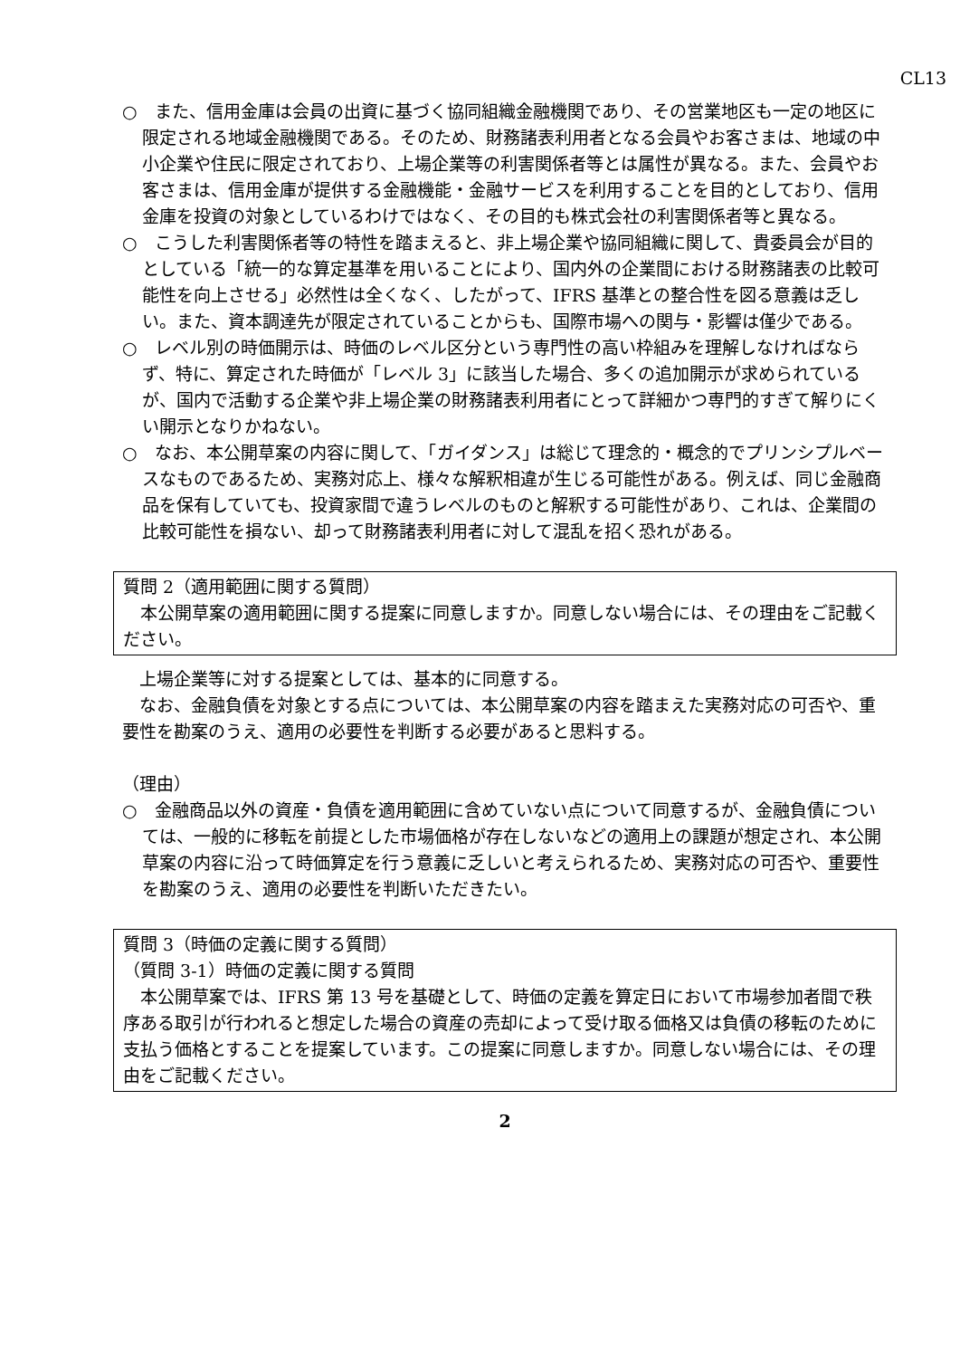CL13
○　また、信用金庫は会員の出資に基づく協同組織金融機関であり、その営業地区も一定の地区に限定される地域金融機関である。そのため、財務諸表利用者となる会員やお客さまは、地域の中小企業や住民に限定されており、上場企業等の利害関係者等とは属性が異なる。また、会員やお客さまは、信用金庫が提供する金融機能・金融サービスを利用することを目的としており、信用金庫を投資の対象としているわけではなく、その目的も株式会社の利害関係者等と異なる。
○　こうした利害関係者等の特性を踏まえると、非上場企業や協同組織に関して、貴委員会が目的としている「統一的な算定基準を用いることにより、国内外の企業間における財務諸表の比較可能性を向上させる」必然性は全くなく、したがって、IFRS 基準との整合性を図る意義は乏しい。また、資本調達先が限定されていることからも、国際市場への関与・影響は僅少である。
○　レベル別の時価開示は、時価のレベル区分という専門性の高い枠組みを理解しなければならず、特に、算定された時価が「レベル 3」に該当した場合、多くの追加開示が求められているが、国内で活動する企業や非上場企業の財務諸表利用者にとって詳細かつ専門的すぎて解りにくい開示となりかねない。
○　なお、本公開草案の内容に関して、「ガイダンス」は総じて理念的・概念的でプリンシプルベースなものであるため、実務対応上、様々な解釈相違が生じる可能性がある。例えば、同じ金融商品を保有していても、投資家間で違うレベルのものと解釈する可能性があり、これは、企業間の比較可能性を損ない、却って財務諸表利用者に対して混乱を招く恐れがある。
質問 2（適用範囲に関する質問）
本公開草案の適用範囲に関する提案に同意しますか。同意しない場合には、その理由をご記載ください。
上場企業等に対する提案としては、基本的に同意する。
なお、金融負債を対象とする点については、本公開草案の内容を踏まえた実務対応の可否や、重要性を勘案のうえ、適用の必要性を判断する必要があると思料する。
（理由）
○　金融商品以外の資産・負債を適用範囲に含めていない点について同意するが、金融負債については、一般的に移転を前提とした市場価格が存在しないなどの適用上の課題が想定され、本公開草案の内容に沿って時価算定を行う意義に乏しいと考えられるため、実務対応の可否や、重要性を勘案のうえ、適用の必要性を判断いただきたい。
質問 3（時価の定義に関する質問）
（質問 3-1）時価の定義に関する質問
本公開草案では、IFRS 第 13 号を基礎として、時価の定義を算定日において市場参加者間で秩序ある取引が行われると想定した場合の資産の売却によって受け取る価格又は負債の移転のために支払う価格とすることを提案しています。この提案に同意しますか。同意しない場合には、その理由をご記載ください。
2